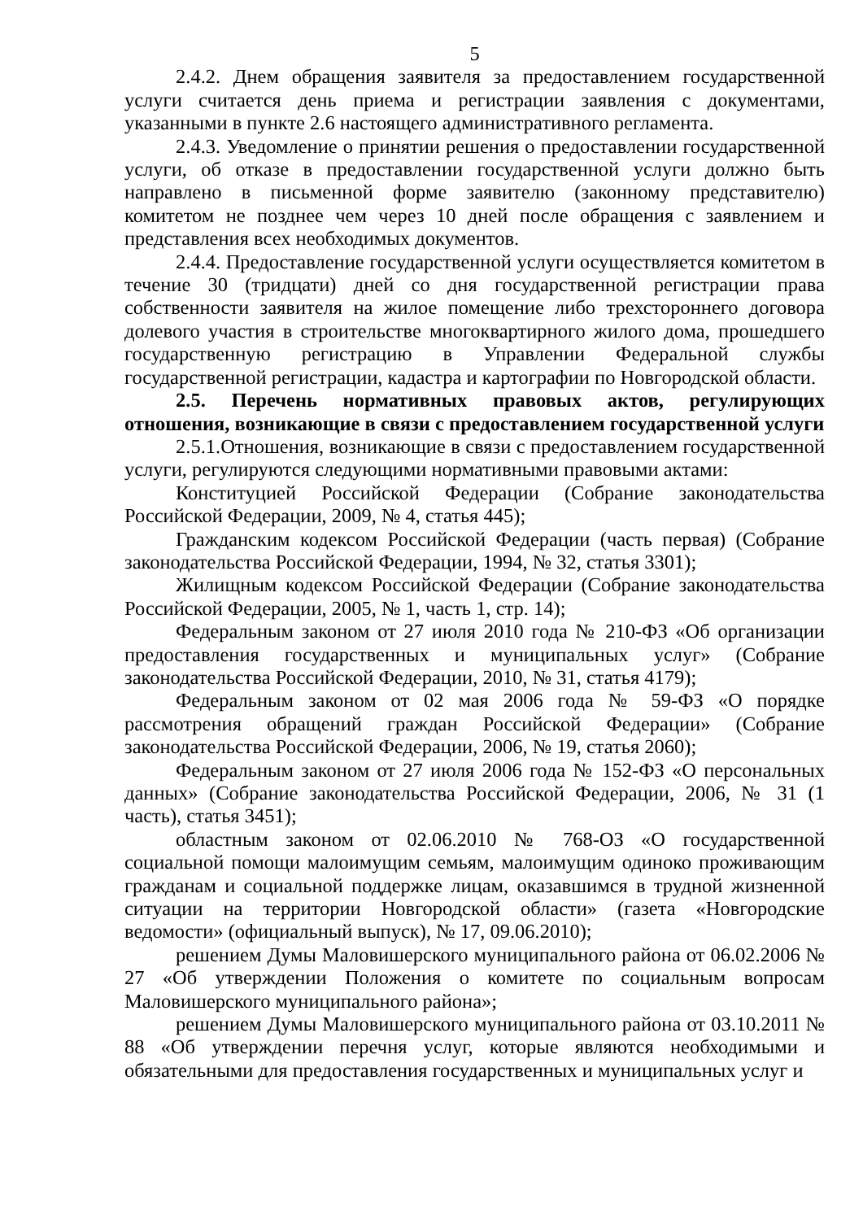5
2.4.2. Днем обращения заявителя за предоставлением государственной услуги считается день приема и регистрации заявления с документами, указанными в пункте 2.6 настоящего административного регламента.
2.4.3. Уведомление о принятии решения о предоставлении государственной услуги, об отказе в предоставлении государственной услуги должно быть направлено в письменной форме заявителю (законному представителю) комитетом не позднее чем через 10 дней после обращения с заявлением и представления всех необходимых документов.
2.4.4. Предоставление государственной услуги осуществляется комитетом в течение 30 (тридцати) дней со дня государственной регистрации права собственности заявителя на жилое помещение либо трехстороннего договора долевого участия в строительстве многоквартирного жилого дома, прошедшего государственную регистрацию в Управлении Федеральной службы государственной регистрации, кадастра и картографии по Новгородской области.
2.5. Перечень нормативных правовых актов, регулирующих отношения, возникающие в связи с предоставлением государственной услуги
2.5.1.Отношения, возникающие в связи с предоставлением государственной услуги, регулируются следующими нормативными правовыми актами:
Конституцией Российской Федерации (Собрание законодательства Российской Федерации, 2009, № 4, статья 445);
Гражданским кодексом Российской Федерации (часть первая) (Собрание законодательства Российской Федерации, 1994, № 32, статья 3301);
Жилищным кодексом Российской Федерации (Собрание законодательства Российской Федерации, 2005, № 1, часть 1, стр. 14);
Федеральным законом от 27 июля 2010 года № 210-ФЗ «Об организации предоставления государственных и муниципальных услуг» (Собрание законодательства Российской Федерации, 2010, № 31, статья 4179);
Федеральным законом от 02 мая 2006 года № 59-ФЗ «О порядке рассмотрения обращений граждан Российской Федерации» (Собрание законодательства Российской Федерации, 2006, № 19, статья 2060);
Федеральным законом от 27 июля 2006 года № 152-ФЗ «О персональных данных» (Собрание законодательства Российской Федерации, 2006, № 31 (1 часть), статья 3451);
областным законом от 02.06.2010 № 768-ОЗ «О государственной социальной помощи малоимущим семьям, малоимущим одиноко проживающим гражданам и социальной поддержке лицам, оказавшимся в трудной жизненной ситуации на территории Новгородской области» (газета «Новгородские ведомости» (официальный выпуск), № 17, 09.06.2010);
решением Думы Маловишерского муниципального района от 06.02.2006 № 27 «Об утверждении Положения о комитете по социальным вопросам Маловишерского муниципального района»;
решением Думы Маловишерского муниципального района от 03.10.2011 № 88 «Об утверждении перечня услуг, которые являются необходимыми и обязательными для предоставления государственных и муниципальных услуг и